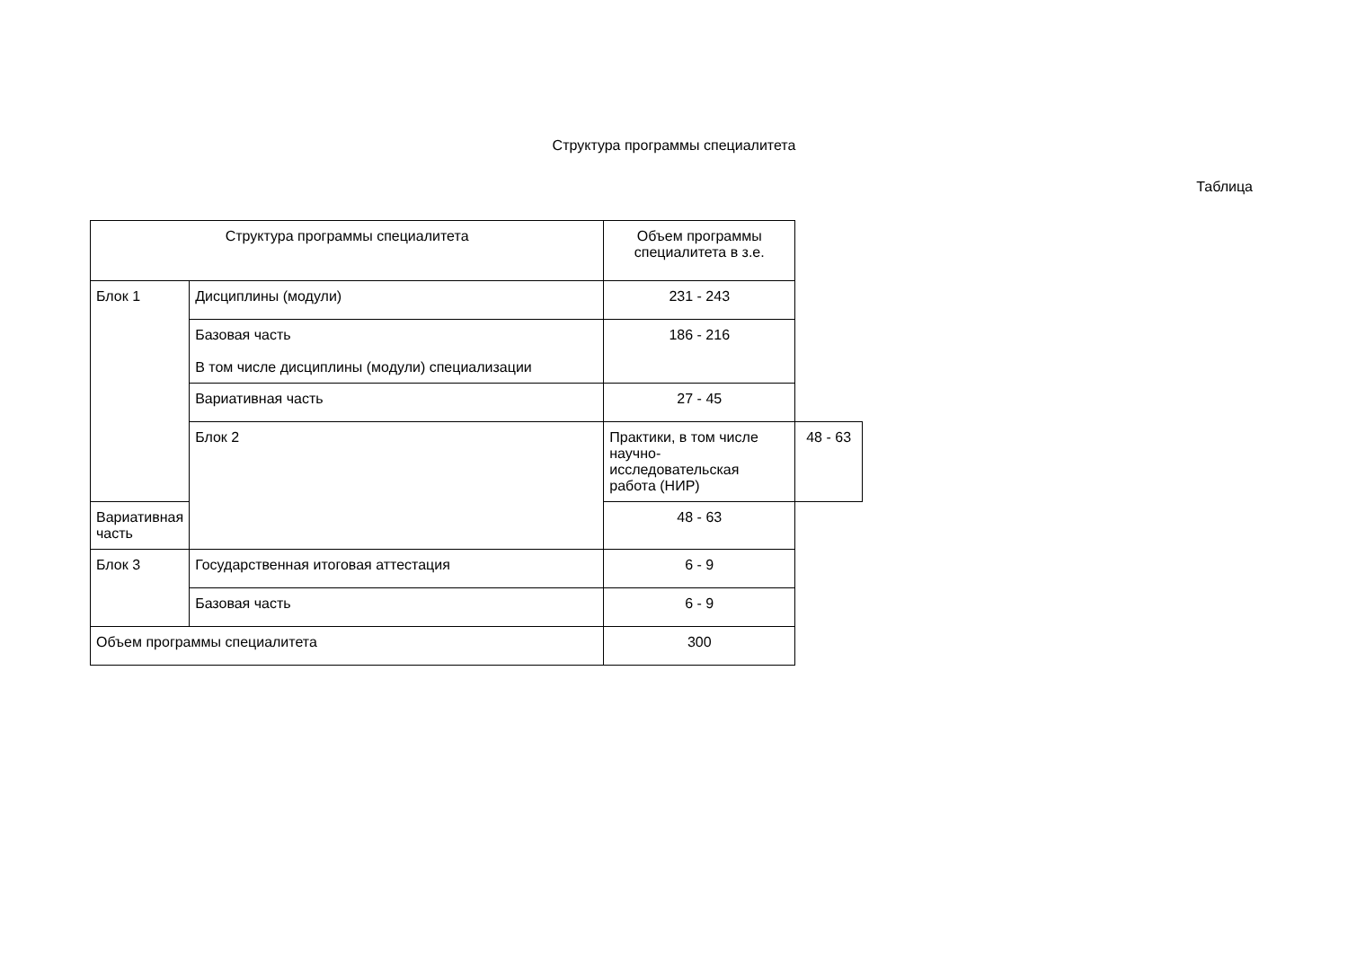Структура программы специалитета
Таблица
| Структура программы специалитета | | Объем программы специалитета в з.е. | |
| --- | --- | --- | --- |
| Блок 1 | Дисциплины (модули) | 231 - 243 | |
| | Базовая часть В том числе дисциплины (модули) специализации | 186 - 216 | |
| | Вариативная часть | 27 - 45 | |
| | Блок 2 | Практики, в том числе научно-исследовательская работа (НИР) | 48 - 63 |
| Вариативная часть | | 48 - 63 | |
| Блок 3 | Государственная итоговая аттестация | 6 - 9 | |
| | Базовая часть | 6 - 9 | |
| Объем программы специалитета | | 300 | |